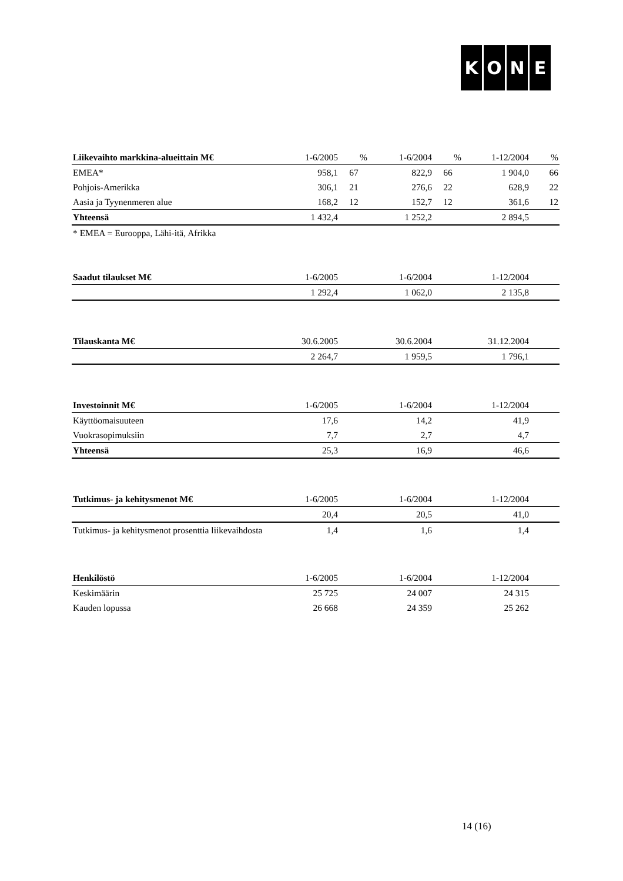KONE
| Liikevaihto markkina-alueittain M€ | 1-6/2005 | % | 1-6/2004 | % | 1-12/2004 | % |
| --- | --- | --- | --- | --- | --- | --- |
| EMEA* | 958,1 | 67 | 822,9 | 66 | 1 904,0 | 66 |
| Pohjois-Amerikka | 306,1 | 21 | 276,6 | 22 | 628,9 | 22 |
| Aasia ja Tyynenmeren alue | 168,2 | 12 | 152,7 | 12 | 361,6 | 12 |
| Yhteensä | 1 432,4 | | 1 252,2 | | 2 894,5 | |
| * EMEA = Eurooppa, Lähi-itä, Afrikka | | | | | | |
| Saadut tilaukset M€ | 1-6/2005 | 1-6/2004 | 1-12/2004 | |
| --- | --- | --- | --- | --- |
| | 1 292,4 | 1 062,0 | 2 135,8 | |
| Tilauskanta M€ | 30.6.2005 | 30.6.2004 | 31.12.2004 | |
| --- | --- | --- | --- | --- |
| | 2 264,7 | 1 959,5 | 1 796,1 | |
| Investoinnit M€ | 1-6/2005 | 1-6/2004 | 1-12/2004 | |
| --- | --- | --- | --- | --- |
| Käyttöomaisuuteen | 17,6 | 14,2 | 41,9 | |
| Vuokrasopimuksiin | 7,7 | 2,7 | 4,7 | |
| Yhteensä | 25,3 | 16,9 | 46,6 | |
| Tutkimus- ja kehitysmenot M€ | 1-6/2005 | 1-6/2004 | 1-12/2004 | |
| --- | --- | --- | --- | --- |
| | 20,4 | 20,5 | 41,0 | |
| Tutkimus- ja kehitysmenot prosenttia liikevaihdosta | 1,4 | 1,6 | 1,4 | |
| Henkilöstö | 1-6/2005 | 1-6/2004 | 1-12/2004 | |
| --- | --- | --- | --- | --- |
| Keskimäärin | 25 725 | 24 007 | 24 315 | |
| Kauden lopussa | 26 668 | 24 359 | 25 262 | |
14 (16)